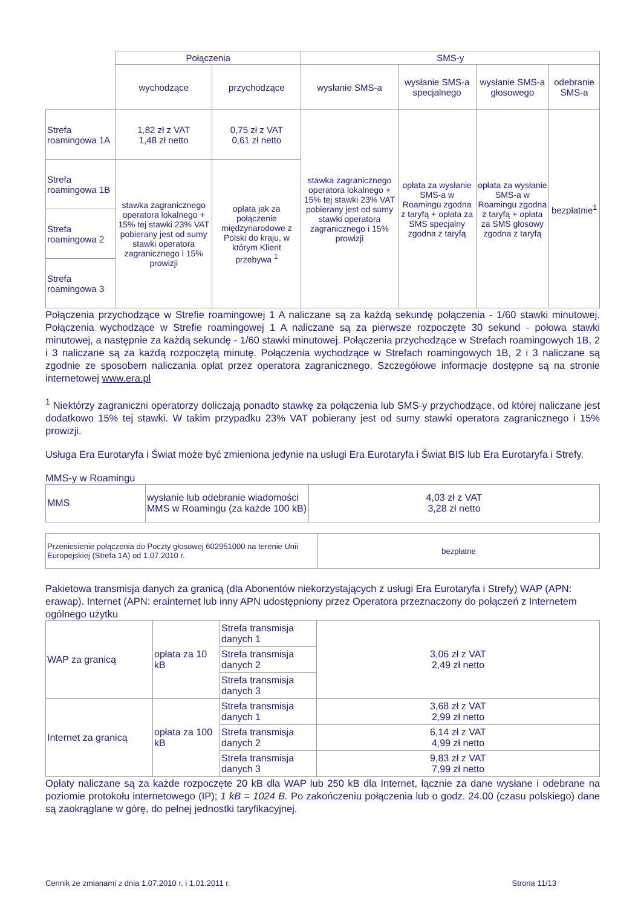| | Połączenia | | SMS-y | | | |
| | wychodzące | przychodzące | wysłanie SMS-a | wysłanie SMS-a specjalnego | wysłanie SMS-a głosowego | odebranie SMS-a |
| Strefa roamingowa 1A | 1,82 zł z VAT 1,48 zł netto | 0,75 zł z VAT 0,61 zł netto | stawka zagranicznego operatora lokalnego + 15% tej stawki 23% VAT pobierany jest od sumy stawki operatora zagranicznego i 15% prowizji | opłata za wysłanie SMS-a w Roamingu zgodna z taryfą + opłata za SMS specjalny zgodna z taryfą | opłata za wysłanie SMS-a w Roamingu zgodna z taryfą + opłata za SMS głosowy zgodna z taryfą | bezpłatnie<sup>1</sup> |
| Strefa roamingowa 1B | stawka zagranicznego operatora lokalnego + 15% tej stawki 23% VAT pobierany jest od sumy stawki operatora zagranicznego i 15% prowizji | opłata jak za połączenie międzynarodowe z Polski do kraju, w którym Klient przebywa <sup>1</sup> | | | | |
| Strefa roamingowa 2 | | | | | | |
| Strefa roamingowa 3 | | | | | | |
Połączenia przychodzące w Strefie roamingowej 1 A naliczane są za każdą sekundę połączenia - 1/60 stawki minutowej. Połączenia wychodzące w Strefie roamingowej 1 A naliczane są za pierwsze rozpoczęte 30 sekund - połowa stawki minutowej, a następnie za każdą sekundę - 1/60 stawki minutowej. Połączenia przychodzące w Strefach roamingowych 1B, 2 i 3 naliczane są za każdą rozpoczętą minutę. Połączenia wychodzące w Strefach roamingowych 1B, 2 i 3 naliczane są zgodnie ze sposobem naliczania opłat przez operatora zagranicznego. Szczegółowe informacje dostępne są na stronie internetowej www.era.pl
<sup>1</sup> Niektórzy zagraniczni operatorzy doliczają ponadto stawkę za połączenia lub SMS-y przychodzące, od której naliczane jest dodatkowo 15% tej stawki. W takim przypadku 23% VAT pobierany jest od sumy stawki operatora zagranicznego i 15% prowizji.
Usługa Era Eurotaryfa i Świat może być zmieniona jedynie na usługi Era Eurotaryfa i Świat BIS lub Era Eurotaryfa i Strefy.
MMS-y w Roamingu
| MMS | wysłanie lub odebranie wiadomości MMS w Roamingu (za każde 100 kB) | 4,03 zł z VAT 3,28 zł netto |
| Przeniesienie połączenia do Poczty głosowej 602951000 na terenie Unii Europejskiej (Strefa 1A) od 1.07.2010 r. | bezpłatne |
Pakietowa transmisja danych za granicą (dla Abonentów niekorzystających z usługi Era Eurotaryfa i Strefy) WAP (APN: erawap). Internet (APN: erainternet lub inny APN udostępniony przez Operatora przeznaczony do połączeń z Internetem ogólnego użytku
| WAP za granicą | opłata za 10 kB | Strefa transmisja danych 1 | 3,06 zł z VAT 2,49 zł netto |
| | | Strefa transmisja danych 2 | |
| | | Strefa transmisja danych 3 | |
| Internet za granicą | opłata za 100 kB | Strefa transmisja danych 1 | 3,68 zł z VAT 2,99 zł netto |
| | | Strefa transmisja danych 2 | 6,14 zł z VAT 4,99 zł netto |
| | | Strefa transmisja danych 3 | 9,83 zł z VAT 7,99 zł netto |
Opłaty naliczane są za każde rozpoczęte 20 kB dla WAP lub 250 kB dla Internet, łącznie za dane wysłane i odebrane na poziomie protokołu internetowego (IP); 1 kB = 1024 B. Po zakończeniu połączenia lub o godz. 24.00 (czasu polskiego) dane są zaokrąglane w górę, do pełnej jednostki taryfikacyjnej.
Cennik ze zmianami z dnia 1.07.2010 r. i 1.01.2011 r. Strona 11/13